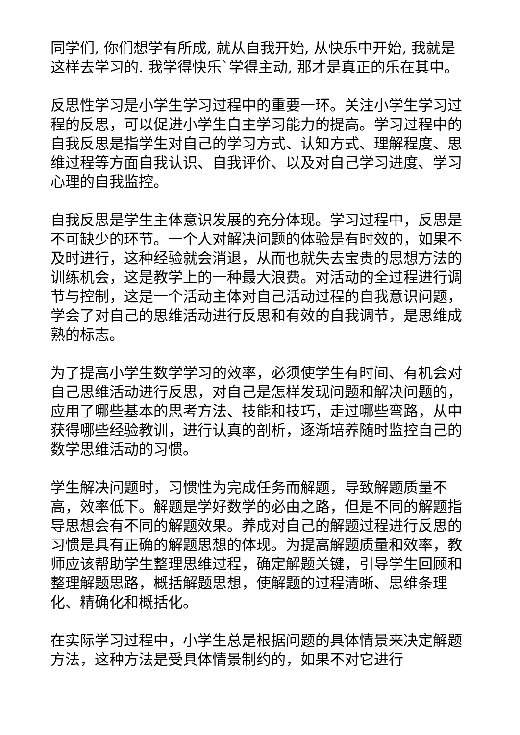同学们, 你们想学有所成, 就从自我开始, 从快乐中开始, 我就是这样去学习的. 我学得快乐`学得主动, 那才是真正的乐在其中。
反思性学习是小学生学习过程中的重要一环。关注小学生学习过程的反思，可以促进小学生自主学习能力的提高。学习过程中的自我反思是指学生对自己的学习方式、认知方式、理解程度、思维过程等方面自我认识、自我评价、以及对自己学习进度、学习心理的自我监控。
自我反思是学生主体意识发展的充分体现。学习过程中，反思是不可缺少的环节。一个人对解决问题的体验是有时效的，如果不及时进行，这种经验就会消退，从而也就失去宝贵的思想方法的训练机会，这是教学上的一种最大浪费。对活动的全过程进行调节与控制，这是一个活动主体对自己活动过程的自我意识问题，学会了对自己的思维活动进行反思和有效的自我调节，是思维成熟的标志。
为了提高小学生数学学习的效率，必须使学生有时间、有机会对自己思维活动进行反思，对自己是怎样发现问题和解决问题的，应用了哪些基本的思考方法、技能和技巧，走过哪些弯路，从中获得哪些经验教训，进行认真的剖析，逐渐培养随时监控自己的数学思维活动的习惯。
学生解决问题时，习惯性为完成任务而解题，导致解题质量不高，效率低下。解题是学好数学的必由之路，但是不同的解题指导思想会有不同的解题效果。养成对自己的解题过程进行反思的习惯是具有正确的解题思想的体现。为提高解题质量和效率，教师应该帮助学生整理思维过程，确定解题关键，引导学生回顾和整理解题思路，概括解题思想，使解题的过程清晰、思维条理化、精确化和概括化。
在实际学习过程中，小学生总是根据问题的具体情景来决定解题方法，这种方法是受具体情景制约的，如果不对它进行